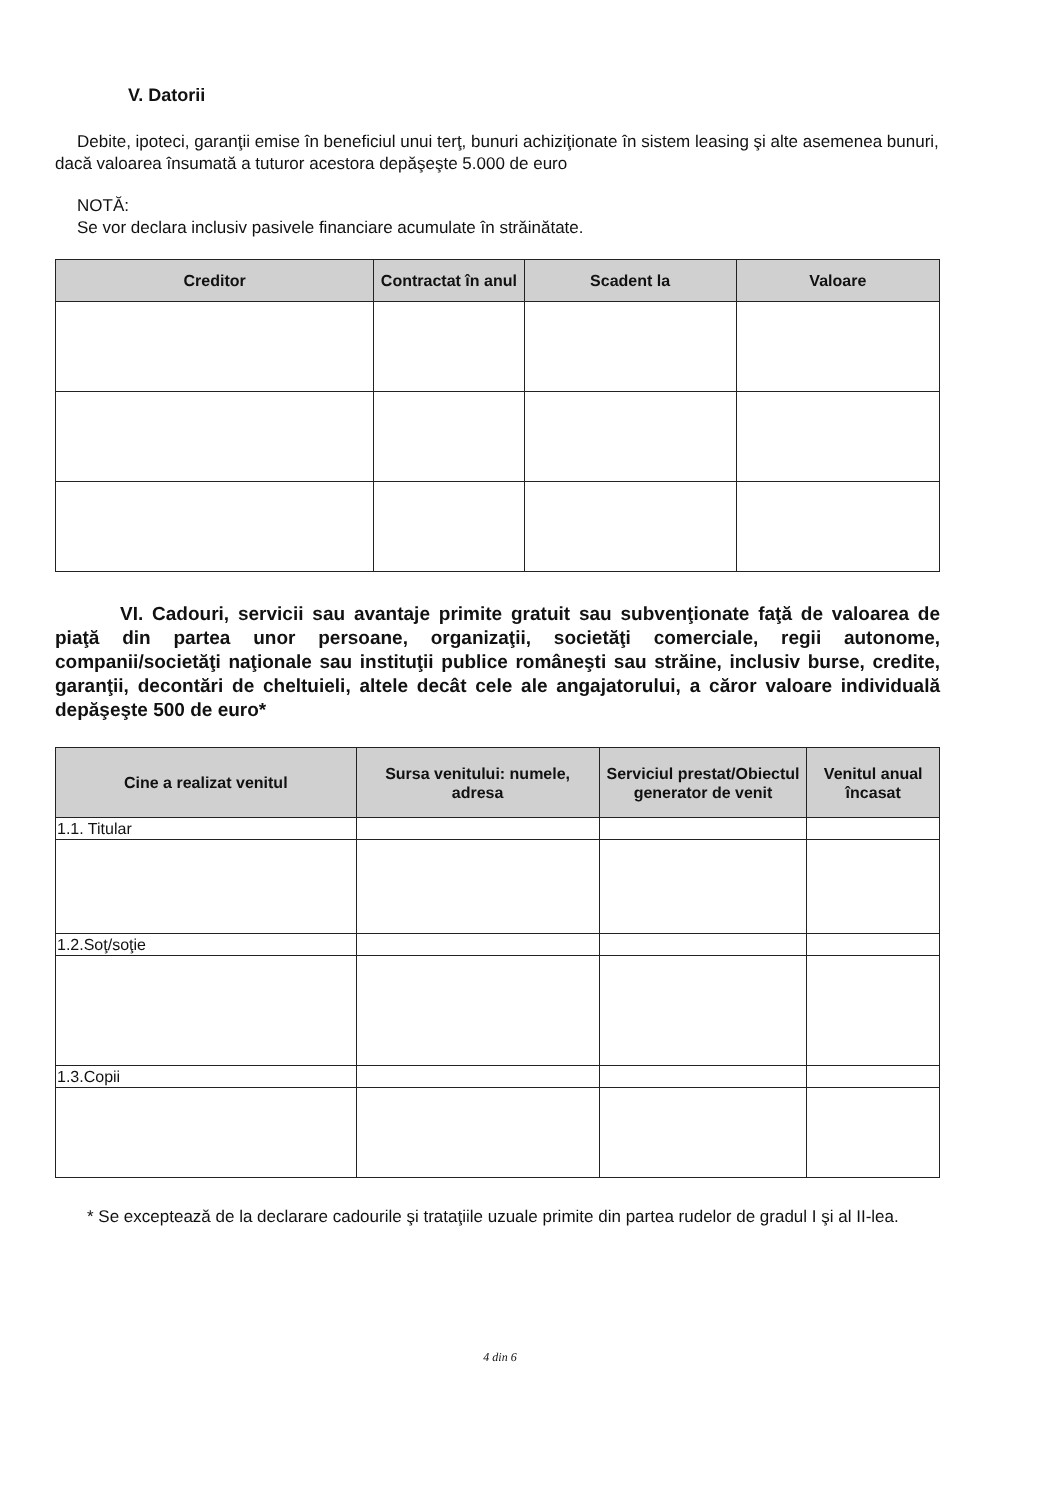V. Datorii
Debite, ipoteci, garanţii emise în beneficiul unui terţ, bunuri achiziţionate în sistem leasing şi alte asemenea bunuri, dacă valoarea însumată a tuturor acestora depăşeşte 5.000 de euro
NOTĂ:
Se vor declara inclusiv pasivele financiare acumulate în străinătate.
| Creditor | Contractat în anul | Scadent la | Valoare |
| --- | --- | --- | --- |
VI. Cadouri, servicii sau avantaje primite gratuit sau subvenţionate faţă de valoarea de piaţă din partea unor persoane, organizaţii, societăţi comerciale, regii autonome, companii/societăţi naţionale sau instituţii publice româneşti sau străine, inclusiv burse, credite, garanţii, decontări de cheltuieli, altele decât cele ale angajatorului, a căror valoare individuală depăşeşte 500 de euro*
| Cine a realizat venitul | Sursa venitului: numele, adresa | Serviciul prestat/Obiectul generator de venit | Venitul anual încasat |
| --- | --- | --- | --- |
| 1.1. Titular | | | |
| 1.2.Soţ/soţie | | | |
| 1.3.Copii | | | |
* Se exceptează de la declarare cadourile şi trataţiile uzuale primite din partea rudelor de gradul I şi al II-lea.
4 din 6